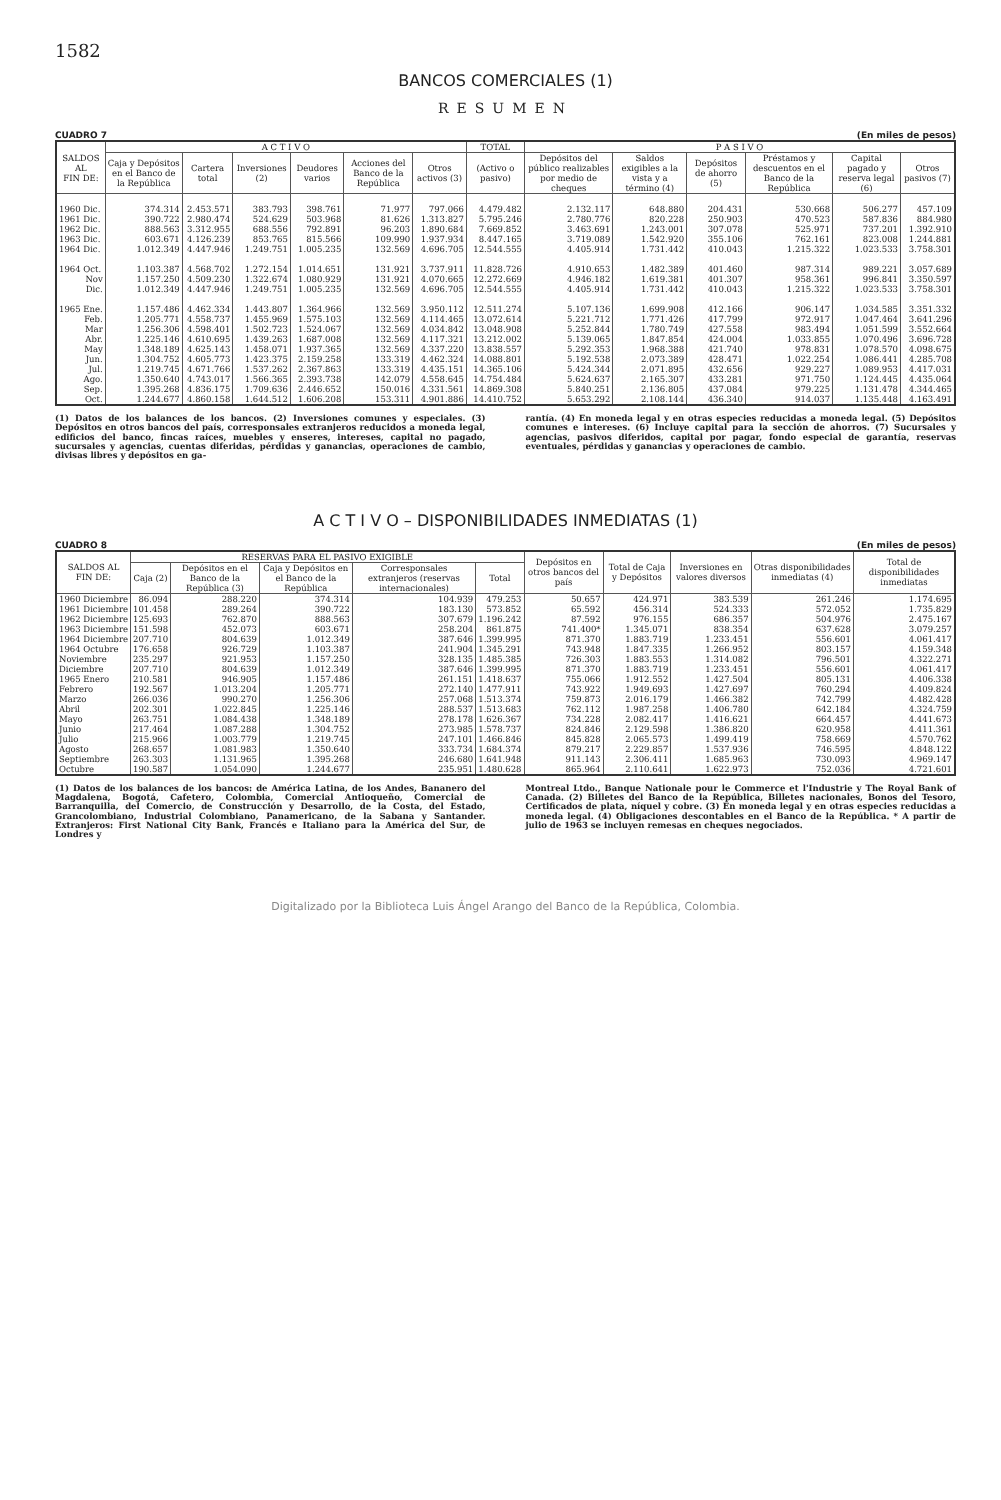1582
BANCOS COMERCIALES (1)
RESUMEN
CUADRO 7 (En miles de pesos)
| SALDOS AL FIN DE: | A C T I V O | | | | | | TOTAL | P A S I V O | | | | | |
| --- | --- | --- | --- | --- | --- | --- | --- | --- | --- | --- | --- | --- | --- |
| | Caja y Depósitos en el Banco de la República | Cartera total | Inversiones (2) | Deudores varios | Acciones del Banco de la República | Otros activos (3) | (Activo o pasivo) | Depósitos del público realizables por medio de cheques | Saldos exigibles a la vista y a término (4) | Depósitos de ahorro (5) | Préstamos y descuentos en el Banco de la República | Capital pagado y reserva legal (6) | Otros pasivos (7) |
| 1960 Dic. | 374.314 | 2.453.571 | 383.793 | 398.761 | 71.977 | 797.066 | 4.479.482 | 2.132.117 | 648.880 | 204.431 | 530.668 | 506.277 | 457.109 |
| 1961 Dic. | 390.722 | 2.980.474 | 524.629 | 503.968 | 81.626 | 1.313.827 | 5.795.246 | 2.780.776 | 820.228 | 250.903 | 470.523 | 587.836 | 884.980 |
| 1962 Dic. | 888.563 | 3.312.955 | 688.556 | 792.891 | 96.203 | 1.890.684 | 7.669.852 | 3.463.691 | 1.243.001 | 307.078 | 525.971 | 737.201 | 1.392.910 |
| 1963 Dic. | 603.671 | 4.126.239 | 853.765 | 815.566 | 109.990 | 1.937.934 | 8.447.165 | 3.719.089 | 1.542.920 | 355.106 | 762.161 | 823.008 | 1.244.881 |
| 1964 Dic. | 1.012.349 | 4.447.946 | 1.249.751 | 1.005.235 | 132.569 | 4.696.705 | 12.544.555 | 4.405.914 | 1.731.442 | 410.043 | 1.215.322 | 1.023.533 | 3.758.301 |
| 1964 Oct. | 1.103.387 | 4.568.702 | 1.272.154 | 1.014.651 | 131.921 | 3.737.911 | 11.828.726 | 4.910.653 | 1.482.389 | 401.460 | 987.314 | 989.221 | 3.057.689 |
| Nov | 1.157.250 | 4.509.230 | 1.322.674 | 1.080.929 | 131.921 | 4.070.665 | 12.272.669 | 4.946.182 | 1.619.381 | 401.307 | 958.361 | 996.841 | 3.350.597 |
| Dic. | 1.012.349 | 4.447.946 | 1.249.751 | 1.005.235 | 132.569 | 4.696.705 | 12.544.555 | 4.405.914 | 1.731.442 | 410.043 | 1.215.322 | 1.023.533 | 3.758.301 |
| 1965 Ene. | 1.157.486 | 4.462.334 | 1.443.807 | 1.364.966 | 132.569 | 3.950.112 | 12.511.274 | 5.107.136 | 1.699.908 | 412.166 | 906.147 | 1.034.585 | 3.351.332 |
| Feb. | 1.205.771 | 4.558.737 | 1.455.969 | 1.575.103 | 132.569 | 4.114.465 | 13.072.614 | 5.221.712 | 1.771.426 | 417.799 | 972.917 | 1.047.464 | 3.641.296 |
| Mar | 1.256.306 | 4.598.401 | 1.502.723 | 1.524.067 | 132.569 | 4.034.842 | 13.048.908 | 5.252.844 | 1.780.749 | 427.558 | 983.494 | 1.051.599 | 3.552.664 |
| Abr. | 1.225.146 | 4.610.695 | 1.439.263 | 1.687.008 | 132.569 | 4.117.321 | 13.212.002 | 5.139.065 | 1.847.854 | 424.004 | 1.033.855 | 1.070.496 | 3.696.728 |
| May | 1.348.189 | 4.625.143 | 1.458.071 | 1.937.365 | 132.569 | 4.337.220 | 13.838.557 | 5.292.353 | 1.968.388 | 421.740 | 978.831 | 1.078.570 | 4.098.675 |
| Jun. | 1.304.752 | 4.605.773 | 1.423.375 | 2.159.258 | 133.319 | 4.462.324 | 14.088.801 | 5.192.538 | 2.073.389 | 428.471 | 1.022.254 | 1.086.441 | 4.285.708 |
| Jul. | 1.219.745 | 4.671.766 | 1.537.262 | 2.367.863 | 133.319 | 4.435.151 | 14.365.106 | 5.424.344 | 2.071.895 | 432.656 | 929.227 | 1.089.953 | 4.417.031 |
| Ago. | 1.350.640 | 4.743.017 | 1.566.365 | 2.393.738 | 142.079 | 4.558.645 | 14.754.484 | 5.624.637 | 2.165.307 | 433.281 | 971.750 | 1.124.445 | 4.435.064 |
| Sep. | 1.395.268 | 4.836.175 | 1.709.636 | 2.446.652 | 150.016 | 4.331.561 | 14.869.308 | 5.840.251 | 2.136.805 | 437.084 | 979.225 | 1.131.478 | 4.344.465 |
| Oct. | 1.244.677 | 4.860.158 | 1.644.512 | 1.606.208 | 153.311 | 4.901.886 | 14.410.752 | 5.653.292 | 2.108.144 | 436.340 | 914.037 | 1.135.448 | 4.163.491 |
(1) Datos de los balances de los bancos. (2) Inversiones comunes y especiales. (3) Depósitos en otros bancos del país, corresponsales extranjeros reducidos a moneda legal, edificios del banco, fincas raíces, muebles y enseres, intereses, capital no pagado, sucursales y agencias, cuentas diferidas, pérdidas y ganancias, operaciones de cambio, divisas libres y depósitos en ga-
rantía. (4) En moneda legal y en otras especies reducidas a moneda legal. (5) Depósitos comunes e intereses. (6) Incluye capital para la sección de ahorros. (7) Sucursales y agencias, pasivos diferidos, capital por pagar, fondo especial de garantía, reservas eventuales, pérdidas y ganancias y operaciones de cambio.
A C T I V O – DISPONIBILIDADES INMEDIATAS (1)
CUADRO 8 (En miles de pesos)
| SALDOS AL FIN DE: | RESERVAS PARA EL PASIVO EXIGIBLE | | | | | Depósitos en otros bancos del país | Total de Caja y Depósitos | Inversiones en valores diversos | Otras disponibilidades inmediatas (4) | Total de disponibilidades inmediatas |
| --- | --- | --- | --- | --- | --- | --- | --- | --- | --- | --- |
| | Caja (2) | Depósitos en el Banco de la República (3) | Caja y Depósitos en el Banco de la República | Corresponsales extranjeros (reservas internacionales) | Total | | | | | |
| 1960 Diciembre | 86.094 | 288.220 | 374.314 | 104.939 | 479.253 | 50.657 | 424.971 | 383.539 | 261.246 | 1.174.695 |
| 1961 Diciembre | 101.458 | 289.264 | 390.722 | 183.130 | 573.852 | 65.592 | 456.314 | 524.333 | 572.052 | 1.735.829 |
| 1962 Diciembre | 125.693 | 762.870 | 888.563 | 307.679 | 1.196.242 | 87.592 | 976.155 | 686.357 | 504.976 | 2.475.167 |
| 1963 Diciembre | 151.598 | 452.073 | 603.671 | 258.204 | 861.875 | 741.400* | 1.345.071 | 838.354 | 637.628 | 3.079.257 |
| 1964 Diciembre | 207.710 | 804.639 | 1.012.349 | 387.646 | 1.399.995 | 871.370 | 1.883.719 | 1.233.451 | 556.601 | 4.061.417 |
| 1964 Octubre | 176.658 | 926.729 | 1.103.387 | 241.904 | 1.345.291 | 743.948 | 1.847.335 | 1.266.952 | 803.157 | 4.159.348 |
| Noviembre | 235.297 | 921.953 | 1.157.250 | 328.135 | 1.485.385 | 726.303 | 1.883.553 | 1.314.082 | 796.501 | 4.322.271 |
| Diciembre | 207.710 | 804.639 | 1.012.349 | 387.646 | 1.399.995 | 871.370 | 1.883.719 | 1.233.451 | 556.601 | 4.061.417 |
| 1965 Enero | 210.581 | 946.905 | 1.157.486 | 261.151 | 1.418.637 | 755.066 | 1.912.552 | 1.427.504 | 805.131 | 4.406.338 |
| Febrero | 192.567 | 1.013.204 | 1.205.771 | 272.140 | 1.477.911 | 743.922 | 1.949.693 | 1.427.697 | 760.294 | 4.409.824 |
| Marzo | 266.036 | 990.270 | 1.256.306 | 257.068 | 1.513.374 | 759.873 | 2.016.179 | 1.466.382 | 742.799 | 4.482.428 |
| Abril | 202.301 | 1.022.845 | 1.225.146 | 288.537 | 1.513.683 | 762.112 | 1.987.258 | 1.406.780 | 642.184 | 4.324.759 |
| Mayo | 263.751 | 1.084.438 | 1.348.189 | 278.178 | 1.626.367 | 734.228 | 2.082.417 | 1.416.621 | 664.457 | 4.441.673 |
| Junio | 217.464 | 1.087.288 | 1.304.752 | 273.985 | 1.578.737 | 824.846 | 2.129.598 | 1.386.820 | 620.958 | 4.411.361 |
| Julio | 215.966 | 1.003.779 | 1.219.745 | 247.101 | 1.466.846 | 845.828 | 2.065.573 | 1.499.419 | 758.669 | 4.570.762 |
| Agosto | 268.657 | 1.081.983 | 1.350.640 | 333.734 | 1.684.374 | 879.217 | 2.229.857 | 1.537.936 | 746.595 | 4.848.122 |
| Septiembre | 263.303 | 1.131.965 | 1.395.268 | 246.680 | 1.641.948 | 911.143 | 2.306.411 | 1.685.963 | 730.093 | 4.969.147 |
| Octubre | 190.587 | 1.054.090 | 1.244.677 | 235.951 | 1.480.628 | 865.964 | 2.110.641 | 1.622.973 | 752.036 | 4.721.601 |
(1) Datos de los balances de los bancos: de América Latina, de los Andes, Bananero del Magdalena, Bogotá, Cafetero, Colombia, Comercial Antioqueño, Comercial de Barranquilla, del Comercio, de Construcción y Desarrollo, de la Costa, del Estado, Grancolombiano, Industrial Colombiano, Panamericano, de la Sabana y Santander. Extranjeros: First National City Bank, Francés e Italiano para la América del Sur, de Londres y
Montreal Ltdo., Banque Nationale pour le Commerce et l'Industrie y The Royal Bank of Canada. (2) Billetes del Banco de la República, Billetes nacionales, Bonos del Tesoro, Certificados de plata, níquel y cobre. (3) En moneda legal y en otras especies reducidas a moneda legal. (4) Obligaciones descontables en el Banco de la República. * A partir de julio de 1963 se incluyen remesas en cheques negociados.
Digitalizado por la Biblioteca Luis Ángel Arango del Banco de la República, Colombia.